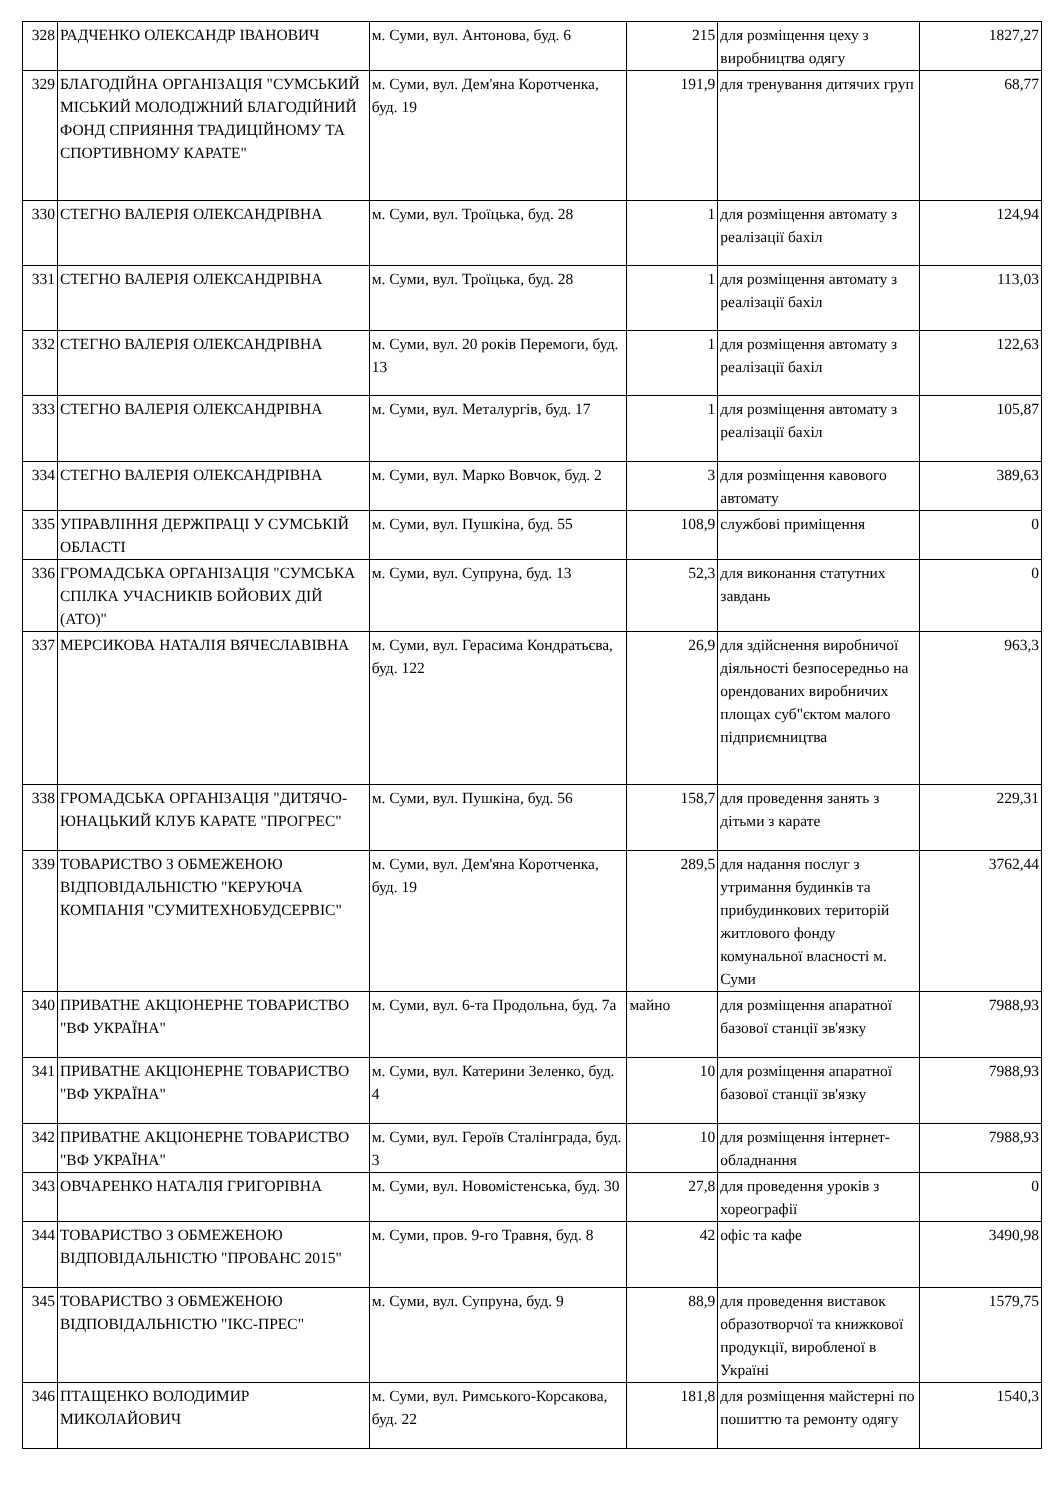| 328 | РАДЧЕНКО ОЛЕКСАНДР ІВАНОВИЧ | м. Суми, вул. Антонова, буд. 6 | 215 | для розміщення цеху з виробництва одягу | 1827,27 |
| 329 | БЛАГОДІЙНА ОРГАНІЗАЦІЯ "СУМСЬКИЙ МІСЬКИЙ МОЛОДІЖНИЙ БЛАГОДІЙНИЙ ФОНД СПРИЯННЯ ТРАДИЦІЙНОМУ ТА СПОРТИВНОМУ КАРАТЕ" | м. Суми, вул. Дем'яна Коротченка, буд. 19 | 191,9 | для тренування дитячих груп | 68,77 |
| 330 | СТЕГНО ВАЛЕРІЯ ОЛЕКСАНДРІВНА | м. Суми, вул. Троїцька, буд. 28 | 1 | для розміщення автомату з реалізації бахіл | 124,94 |
| 331 | СТЕГНО ВАЛЕРІЯ ОЛЕКСАНДРІВНА | м. Суми, вул. Троїцька, буд. 28 | 1 | для розміщення автомату з реалізації бахіл | 113,03 |
| 332 | СТЕГНО ВАЛЕРІЯ ОЛЕКСАНДРІВНА | м. Суми, вул. 20 років Перемоги, буд. 13 | 1 | для розміщення автомату з реалізації бахіл | 122,63 |
| 333 | СТЕГНО ВАЛЕРІЯ ОЛЕКСАНДРІВНА | м. Суми, вул. Металургів, буд. 17 | 1 | для розміщення автомату з реалізації бахіл | 105,87 |
| 334 | СТЕГНО ВАЛЕРІЯ ОЛЕКСАНДРІВНА | м. Суми, вул. Марко Вовчок, буд. 2 | 3 | для розміщення кавового автомату | 389,63 |
| 335 | УПРАВЛІННЯ ДЕРЖПРАЦІ У СУМСЬКІЙ ОБЛАСТІ | м. Суми, вул. Пушкіна, буд. 55 | 108,9 | службові приміщення | 0 |
| 336 | ГРОМАДСЬКА ОРГАНІЗАЦІЯ "СУМСЬКА СПІЛКА УЧАСНИКІВ БОЙОВИХ ДІЙ (АТО)" | м. Суми, вул. Супруна, буд. 13 | 52,3 | для виконання статутних завдань | 0 |
| 337 | МЕРСИКОВА НАТАЛІЯ ВЯЧЕСЛАВІВНА | м. Суми, вул. Герасима Кондратьєва, буд. 122 | 26,9 | для здійснення виробничої діяльності безпосередньо на орендованих виробничих площах суб"єктом малого підприємництва | 963,3 |
| 338 | ГРОМАДСЬКА ОРГАНІЗАЦІЯ "ДИТЯЧО-ЮНАЦЬКИЙ КЛУБ КАРАТЕ "ПРОГРЕС" | м. Суми, вул. Пушкіна, буд. 56 | 158,7 | для проведення занять з дітьми з карате | 229,31 |
| 339 | ТОВАРИСТВО З ОБМЕЖЕНОЮ ВІДПОВІДАЛЬНІСТЮ "КЕРУЮЧА КОМПАНІЯ "СУМИТЕХНОБУДСЕРВІС" | м. Суми, вул. Дем'яна Коротченка, буд. 19 | 289,5 | для надання послуг з утримання будинків та прибудинкових територій житлового фонду комунальної власності м. Суми | 3762,44 |
| 340 | ПРИВАТНЕ АКЦІОНЕРНЕ ТОВАРИСТВО "ВФ УКРАЇНА" | м. Суми, вул. 6-та Продольна, буд. 7а | майно | для розміщення апаратної базової станції зв'язку | 7988,93 |
| 341 | ПРИВАТНЕ АКЦІОНЕРНЕ ТОВАРИСТВО "ВФ УКРАЇНА" | м. Суми, вул. Катерини Зеленко, буд. 4 | 10 | для розміщення апаратної базової станції зв'язку | 7988,93 |
| 342 | ПРИВАТНЕ АКЦІОНЕРНЕ ТОВАРИСТВО "ВФ УКРАЇНА" | м. Суми, вул. Героїв Сталінграда, буд. 3 | 10 | для розміщення інтернет-обладнання | 7988,93 |
| 343 | ОВЧАРЕНКО НАТАЛІЯ ГРИГОРІВНА | м. Суми, вул. Новомістенська, буд. 30 | 27,8 | для проведення уроків з хореографії | 0 |
| 344 | ТОВАРИСТВО З ОБМЕЖЕНОЮ ВІДПОВІДАЛЬНІСТЮ "ПРОВАНС 2015" | м. Суми, пров. 9-го Травня, буд. 8 | 42 | офіс та кафе | 3490,98 |
| 345 | ТОВАРИСТВО З ОБМЕЖЕНОЮ ВІДПОВІДАЛЬНІСТЮ "ІКС-ПРЕС" | м. Суми, вул. Супруна, буд. 9 | 88,9 | для проведення виставок образотворчої та книжкової продукції, виробленої в Україні | 1579,75 |
| 346 | ПТАЩЕНКО ВОЛОДИМИР МИКОЛАЙОВИЧ | м. Суми, вул. Римського-Корсакова, буд. 22 | 181,8 | для розміщення майстерні по пошиттю та ремонту одягу | 1540,3 |